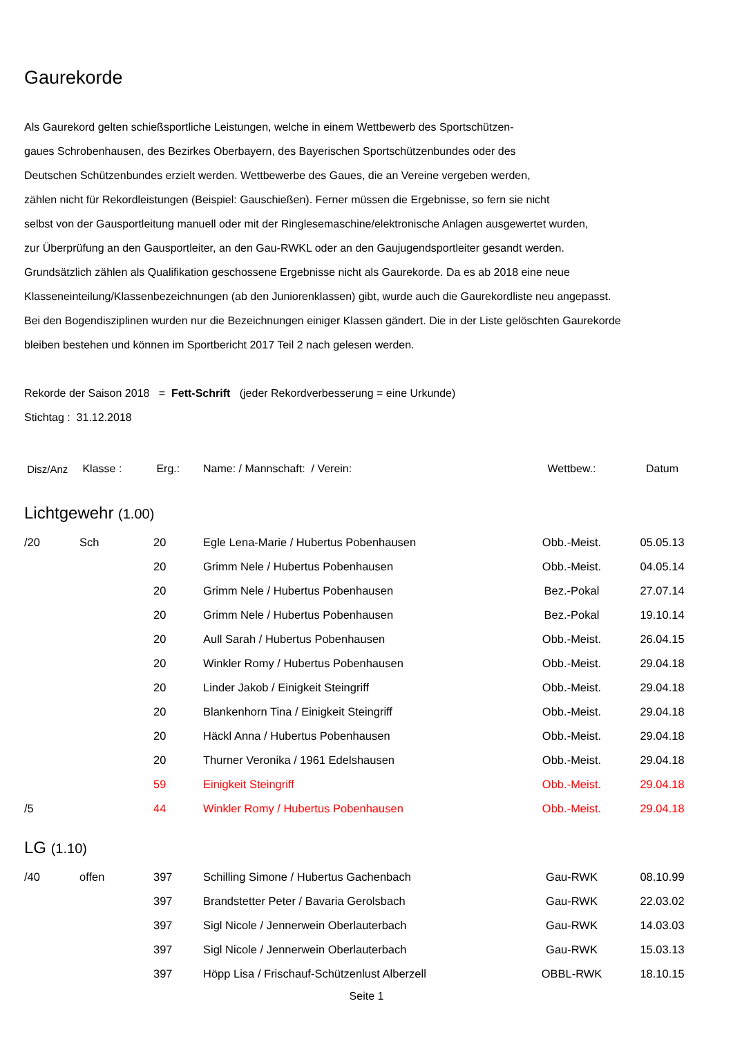Gaurekorde
Als Gaurekord gelten schießsportliche Leistungen, welche in einem Wettbewerb des Sportschützen-
gaues Schrobenhausen, des Bezirkes Oberbayern, des Bayerischen Sportschützenbundes oder des
Deutschen Schützenbundes erzielt werden. Wettbewerbe des Gaues, die an Vereine vergeben werden,
zählen nicht für Rekordleistungen (Beispiel: Gauschießen). Ferner müssen die Ergebnisse, so fern sie nicht
selbst von der Gausportleitung manuell oder mit der Ringlesemaschine/elektronische Anlagen ausgewertet wurden,
zur Überprüfung an den Gausportleiter, an den Gau-RWKL oder an den Gaujugendsportleiter gesandt werden.
Grundsätzlich zählen als Qualifikation geschossene Ergebnisse nicht als Gaurekorde. Da es ab 2018 eine neue
Klasseneinteilung/Klassenbezeichnungen (ab den Juniorenklassen) gibt, wurde auch die Gaurekordliste neu angepasst.
Bei den Bogendisziplinen wurden nur die Bezeichnungen einiger Klassen gändert. Die in der Liste gelöschten Gaurekorde
bleiben bestehen und können im Sportbericht 2017 Teil 2 nach gelesen werden.
Rekorde der Saison 2018 = Fett-Schrift (jeder Rekordverbesserung = eine Urkunde)
Stichtag : 31.12.2018
| Disz/Anz | Klasse : | Erg.: | Name: / Mannschaft: / Verein: | Wettbew.: | Datum |
| --- | --- | --- | --- | --- | --- |
| Lichtgewehr (1.00) | | | | | |
| /20 | Sch | 20 | Egle Lena-Marie / Hubertus Pobenhausen | Obb.-Meist. | 05.05.13 |
| | | 20 | Grimm Nele / Hubertus Pobenhausen | Obb.-Meist. | 04.05.14 |
| | | 20 | Grimm Nele / Hubertus Pobenhausen | Bez.-Pokal | 27.07.14 |
| | | 20 | Grimm Nele / Hubertus Pobenhausen | Bez.-Pokal | 19.10.14 |
| | | 20 | Aull Sarah / Hubertus Pobenhausen | Obb.-Meist. | 26.04.15 |
| | | 20 | Winkler Romy / Hubertus Pobenhausen | Obb.-Meist. | 29.04.18 |
| | | 20 | Linder Jakob / Einigkeit Steingriff | Obb.-Meist. | 29.04.18 |
| | | 20 | Blankenhorn Tina / Einigkeit Steingriff | Obb.-Meist. | 29.04.18 |
| | | 20 | Häckl Anna / Hubertus Pobenhausen | Obb.-Meist. | 29.04.18 |
| | | 20 | Thurner Veronika / 1961 Edelshausen | Obb.-Meist. | 29.04.18 |
| | | 59 | Einigkeit Steingriff | Obb.-Meist. | 29.04.18 |
| /5 | | 44 | Winkler Romy / Hubertus Pobenhausen | Obb.-Meist. | 29.04.18 |
| LG (1.10) | | | | | |
| /40 | offen | 397 | Schilling Simone / Hubertus Gachenbach | Gau-RWK | 08.10.99 |
| | | 397 | Brandstetter Peter / Bavaria Gerolsbach | Gau-RWK | 22.03.02 |
| | | 397 | Sigl Nicole / Jennerwein Oberlauterbach | Gau-RWK | 14.03.03 |
| | | 397 | Sigl Nicole / Jennerwein Oberlauterbach | Gau-RWK | 15.03.13 |
| | | 397 | Höpp Lisa / Frischauf-Schützenlust Alberzell | OBBL-RWK | 18.10.15 |
Seite 1